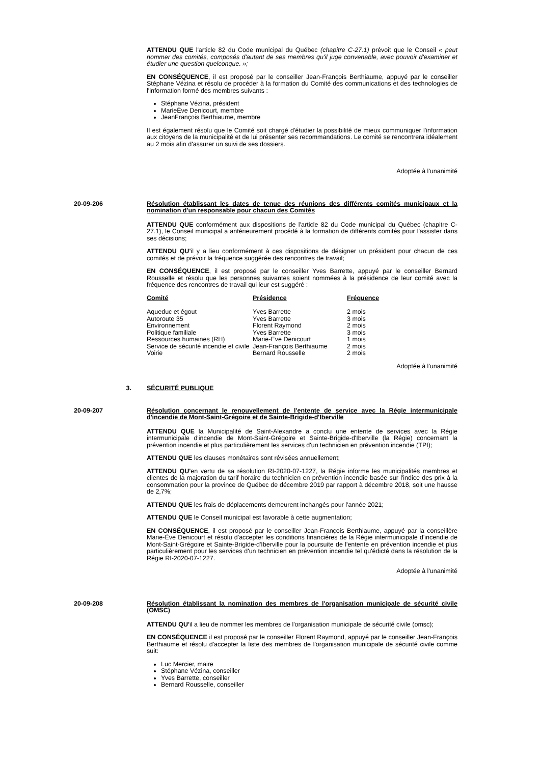ATTENDU QUE l'article 82 du Code municipal du Québec (chapitre C-27.1) prévoit que le Conseil « peut nommer des comités, composés d'autant de ses membres qu'il juge convenable, avec pouvoir d'examiner et étudier une question quelconque. »;
EN CONSÉQUENCE, il est proposé par le conseiller Jean-François Berthiaume, appuyé par le conseiller Stéphane Vézina et résolu de procéder à la formation du Comité des communications et des technologies de l'information formé des membres suivants :
Stéphane Vézina, président
MarieÈve Denicourt, membre
JeanFrançois Berthiaume, membre
Il est également résolu que le Comité soit chargé d'étudier la possibilité de mieux communiquer l'information aux citoyens de la municipalité et de lui présenter ses recommandations. Le comité se rencontrera idéalement au 2 mois afin d'assurer un suivi de ses dossiers.
Adoptée à l'unanimité
20-09-206 Résolution établissant les dates de tenue des réunions des différents comités municipaux et la nomination d'un responsable pour chacun des Comités
ATTENDU QUE conformément aux dispositions de l'article 82 du Code municipal du Québec (chapitre C-27.1), le Conseil municipal a antérieurement procédé à la formation de différents comités pour l'assister dans ses décisions;
ATTENDU QU'il y a lieu conformément à ces dispositions de désigner un président pour chacun de ces comités et de prévoir la fréquence suggérée des rencontres de travail;
EN CONSÉQUENCE, il est proposé par le conseiller Yves Barrette, appuyé par le conseiller Bernard Rousselle et résolu que les personnes suivantes soient nommées à la présidence de leur comité avec la fréquence des rencontres de travail qui leur est suggéré :
| Comité | Présidence | Fréquence |
| --- | --- | --- |
| Aqueduc et égout | Yves Barrette | 2 mois |
| Autoroute 35 | Yves Barrette | 3 mois |
| Environnement | Florent Raymond | 2 mois |
| Politique familiale | Yves Barrette | 3 mois |
| Ressources humaines (RH) | Marie-Eve Denicourt | 1 mois |
| Service de sécurité incendie et civile | Jean-François Berthiaume | 2 mois |
| Voirie | Bernard Rousselle | 2 mois |
Adoptée à l'unanimité
3. SÉCURITÉ PUBLIQUE
20-09-207 Résolution concernant le renouvellement de l'entente de service avec la Régie intermunicipale d'incendie de Mont-Saint-Grégoire et de Sainte-Brigide-d'Iberville
ATTENDU QUE la Municipalité de Saint-Alexandre a conclu une entente de services avec la Régie intermunicipale d'incendie de Mont-Saint-Grégoire et Sainte-Brigide-d'Iberville (la Régie) concernant la prévention incendie et plus particulièrement les services d'un technicien en prévention incendie (TPI);
ATTENDU QUE les clauses monétaires sont révisées annuellement;
ATTENDU QU'en vertu de sa résolution RI-2020-07-1227, la Régie informe les municipalités membres et clientes de la majoration du tarif horaire du technicien en prévention incendie basée sur l'indice des prix à la consommation pour la province de Québec de décembre 2019 par rapport à décembre 2018, soit une hausse de 2,7%;
ATTENDU QUE les frais de déplacements demeurent inchangés pour l'année 2021;
ATTENDU QUE le Conseil municipal est favorable à cette augmentation;
EN CONSÉQUENCE, il est proposé par le conseiller Jean-François Berthiaume, appuyé par la conseillère Marie-Ève Denicourt et résolu d'accepter les conditions financières de la Régie intermunicipale d'incendie de Mont-Saint-Grégoire et Sainte-Brigide-d'Iberville pour la poursuite de l'entente en prévention incendie et plus particulièrement pour les services d'un technicien en prévention incendie tel qu'édicté dans la résolution de la Régie RI-2020-07-1227.
Adoptée à l'unanimité
20-09-208 Résolution établissant la nomination des membres de l'organisation municipale de sécurité civile (OMSC)
ATTENDU QU'il a lieu de nommer les membres de l'organisation municipale de sécurité civile (omsc);
EN CONSÉQUENCE il est proposé par le conseiller Florent Raymond, appuyé par le conseiller Jean-François Berthiaume et résolu d'accepter la liste des membres de l'organisation municipale de sécurité civile comme suit:
Luc Mercier, maire
Stéphane Vézina, conseiller
Yves Barrette, conseiller
Bernard Rousselle, conseiller